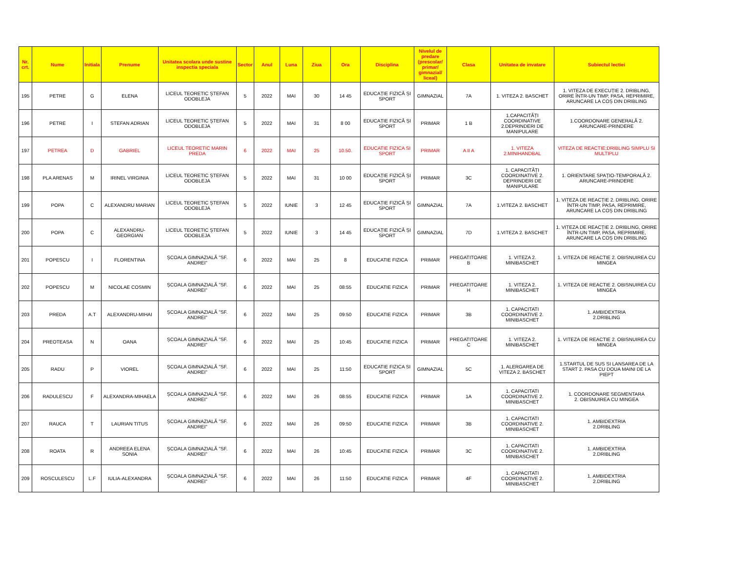| Nr. crt. | Nume | Initiala | Prenume | Unitatea scolara unde sustine inspectia speciala | Sector | Anul | Luna | Ziua | Ora | Disciplina | Nivelul de predare (prescolar/ primar/ gimnazial/ liceal) | Clasa | Unitatea de invatare | Subiectul lectiei |
| --- | --- | --- | --- | --- | --- | --- | --- | --- | --- | --- | --- | --- | --- | --- |
| 195 | PETRE | G | ELENA | LICEUL TEORETIC ȘTEFAN ODOBLEJA | 5 | 2022 | MAI | 30 | 14 45 | EDUCAȚIE FIZICĂ ȘI SPORT | GIMNAZIAL | 7A | 1. VITEZA 2. BASCHET | 1. VITEZA DE EXECUȚIE 2. DRIBLING, ORIRE ÎNTR-UN TIMP, PASA, REPRIMIRE, ARUNCARE LA COȘ DIN DRIBLING |
| 196 | PETRE | I | STEFAN ADRIAN | LICEUL TEORETIC ȘTEFAN ODOBLEJA | 5 | 2022 | MAI | 31 | 8 00 | EDUCAȚIE FIZICĂ ȘI SPORT | PRIMAR | 1 B | 1.CAPACITĂȚI COORDINATIVE 2.DEPRINDERI DE MANIPULARE | 1.COORDONARE GENERALĂ 2. ARUNCARE-PRINDERE |
| 197 | PETREA | D | GABRIEL | LICEUL TEORETIC MARIN PREDA | 6 | 2022 | MAI | 25 | 10.50. | EDUCATIE FIZICA SI SPORT | PRIMAR | A II A | 1. VITEZA 2.MINIHANDBAL | VITEZA DE REACTIE;DRIBLING SIMPLU SI MULTIPLU |
| 198 | PLA ARENAS | M | IRINEL VIRGINIA | LICEUL TEORETIC ȘTEFAN ODOBLEJA | 5 | 2022 | MAI | 31 | 10 00 | EDUCAȚIE FIZICĂ ȘI SPORT | PRIMAR | 3C | 1. CAPACITĂȚI COORDINATIVE 2. DEPRINDERI DE MANIPULARE | 1. ORIENTARE SPAȚIO-TEMPORALĂ 2. ARUNCARE-PRINDERE |
| 199 | POPA | C | ALEXANDRU MARIAN | LICEUL TEORETIC ȘTEFAN ODOBLEJA | 5 | 2022 | IUNIE | 3 | 12 45 | EDUCAȚIE FIZICĂ ȘI SPORT | GIMNAZIAL | 7A | 1.VITEZA 2. BASCHET | 1. VITEZA DE REACȚIE 2. DRIBLING, ORIRE ÎNTR-UN TIMP, PASA, REPRIMIRE, ARUNCARE LA COȘ DIN DRIBLING |
| 200 | POPA | C | ALEXANDRU-GEORGIAN | LICEUL TEORETIC ȘTEFAN ODOBLEJA | 5 | 2022 | IUNIE | 3 | 14 45 | EDUCAȚIE FIZICĂ ȘI SPORT | GIMNAZIAL | 7D | 1.VITEZA 2. BASCHET | 1. VITEZA DE REACȚIE 2. DRIBLING, ORIRE ÎNTR-UN TIMP, PASA, REPRIMIRE, ARUNCARE LA COȘ DIN DRIBLING |
| 201 | POPESCU | I | FLORENTINA | ȘCOALA GIMNAZIALĂ "SF. ANDREI" | 6 | 2022 | MAI | 25 | 8 | EDUCATIE FIZICA | PRIMAR | PREGATITOARE B | 1. VITEZA 2. MINIBASCHET | 1. VITEZA DE REACTIE 2. OBISNUIREA CU MINGEA |
| 202 | POPESCU | M | NICOLAE COSMIN | ȘCOALA GIMNAZIALĂ "SF. ANDREI" | 6 | 2022 | MAI | 25 | 08:55 | EDUCATIE FIZICA | PRIMAR | PREGATITOARE H | 1. VITEZA 2. MINIBASCHET | 1. VITEZA DE REACTIE 2. OBISNUIREA CU MINGEA |
| 203 | PREDA | A.T | ALEXANDRU-MIHAI | ȘCOALA GIMNAZIALĂ "SF. ANDREI" | 6 | 2022 | MAI | 25 | 09:50 | EDUCATIE FIZICA | PRIMAR | 3B | 1. CAPACITATI COORDINATIVE 2. MINIBASCHET | 1. AMBIDEXTRIA 2.DRIBLING |
| 204 | PREOTEASA | N | OANA | ȘCOALA GIMNAZIALĂ "SF. ANDREI" | 6 | 2022 | MAI | 25 | 10:45 | EDUCATIE FIZICA | PRIMAR | PREGATITOARE C | 1. VITEZA 2. MINIBASCHET | 1. VITEZA DE REACTIE 2. OBISNUIREA CU MINGEA |
| 205 | RADU | P | VIOREL | ȘCOALA GIMNAZIALĂ "SF. ANDREI" | 6 | 2022 | MAI | 25 | 11:50 | EDUCATIE FIZICA SI SPORT | GIMNAZIAL | 5C | 1. ALERGAREA DE VITEZA 2. BASCHET | 1.STARTUL DE SUS SI LANSAREA DE LA START 2. PASA CU DOUA MAINI DE LA PIEPT |
| 206 | RADULESCU | F | ALEXANDRA-MIHAELA | ȘCOALA GIMNAZIALĂ "SF. ANDREI" | 6 | 2022 | MAI | 26 | 08:55 | EDUCATIE FIZICA | PRIMAR | 1A | 1. CAPACITATI COORDINATIVE 2. MINIBASCHET | 1. COORDONARE SEGMENTARA 2. OBISNUIREA CU MINGEA |
| 207 | RAUCA | T | LAURIAN TITUS | ȘCOALA GIMNAZIALĂ "SF. ANDREI" | 6 | 2022 | MAI | 26 | 09:50 | EDUCATIE FIZICA | PRIMAR | 3B | 1. CAPACITATI COORDINATIVE 2. MINIBASCHET | 1. AMBIDEXTRIA 2.DRIBLING |
| 208 | ROATA | R | ANDREEA ELENA SONIA | ȘCOALA GIMNAZIALĂ "SF. ANDREI" | 6 | 2022 | MAI | 26 | 10:45 | EDUCATIE FIZICA | PRIMAR | 3C | 1. CAPACITATI COORDINATIVE 2. MINIBASCHET | 1. AMBIDEXTRIA 2.DRIBLING |
| 209 | ROSCULESCU | L.F | IULIA-ALEXANDRA | ȘCOALA GIMNAZIALĂ "SF. ANDREI" | 6 | 2022 | MAI | 26 | 11:50 | EDUCATIE FIZICA | PRIMAR | 4F | 1. CAPACITATI COORDINATIVE 2. MINIBASCHET | 1. AMBIDEXTRIA 2.DRIBLING |